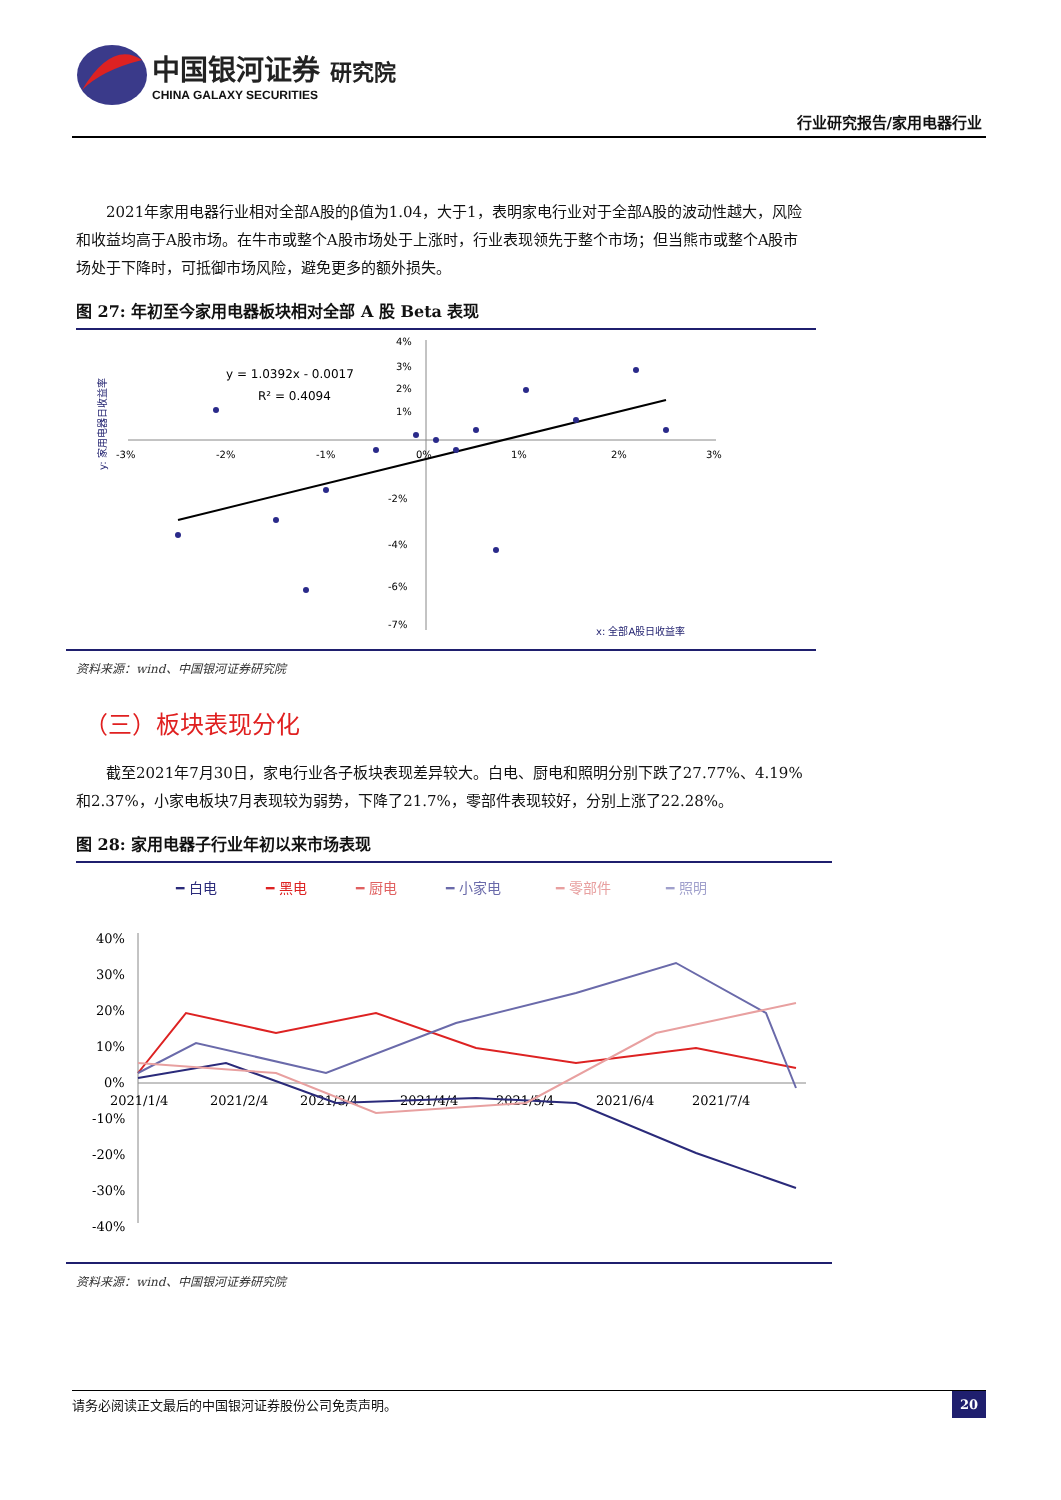中国银河证券 研究院
CHINA GALAXY SECURITIES
行业研究报告/家用电器行业
2021年家用电器行业相对全部A股的β值为1.04，大于1，表明家电行业对于全部A股的波动性越大，风险和收益均高于A股市场。在牛市或整个A股市场处于上涨时，行业表现领先于整个市场；但当熊市或整个A股市场处于下降时，可抵御市场风险，避免更多的额外损失。
图 27: 年初至今家用电器板块相对全部 A 股 Beta 表现
y: 家用电器日收益率
-3%
-2%
-1%
0%
1%
2%
3%
4%
3%
2%
1%
-2%
-4%
-6%
-7%
y = 1.0392x - 0.0017
R² = 0.4094
x: 全部A股日收益率
资料来源：wind、中国银河证券研究院
（三）板块表现分化
截至2021年7月30日，家电行业各子板块表现差异较大。白电、厨电和照明分别下跌了27.77%、4.19%和2.37%，小家电板块7月表现较为弱势，下降了21.7%，零部件表现较好，分别上涨了22.28%。
图 28: 家用电器子行业年初以来市场表现
━ 白电
━ 黑电
━ 厨电
━ 小家电
━ 零部件
━ 照明
40%
30%
20%
10%
0%
-10%
-20%
-30%
-40%
2021/1/4
2021/2/4
2021/3/4
2021/4/4
2021/5/4
2021/6/4
2021/7/4
资料来源：wind、中国银河证券研究院
请务必阅读正文最后的中国银河证券股份公司免责声明。 20